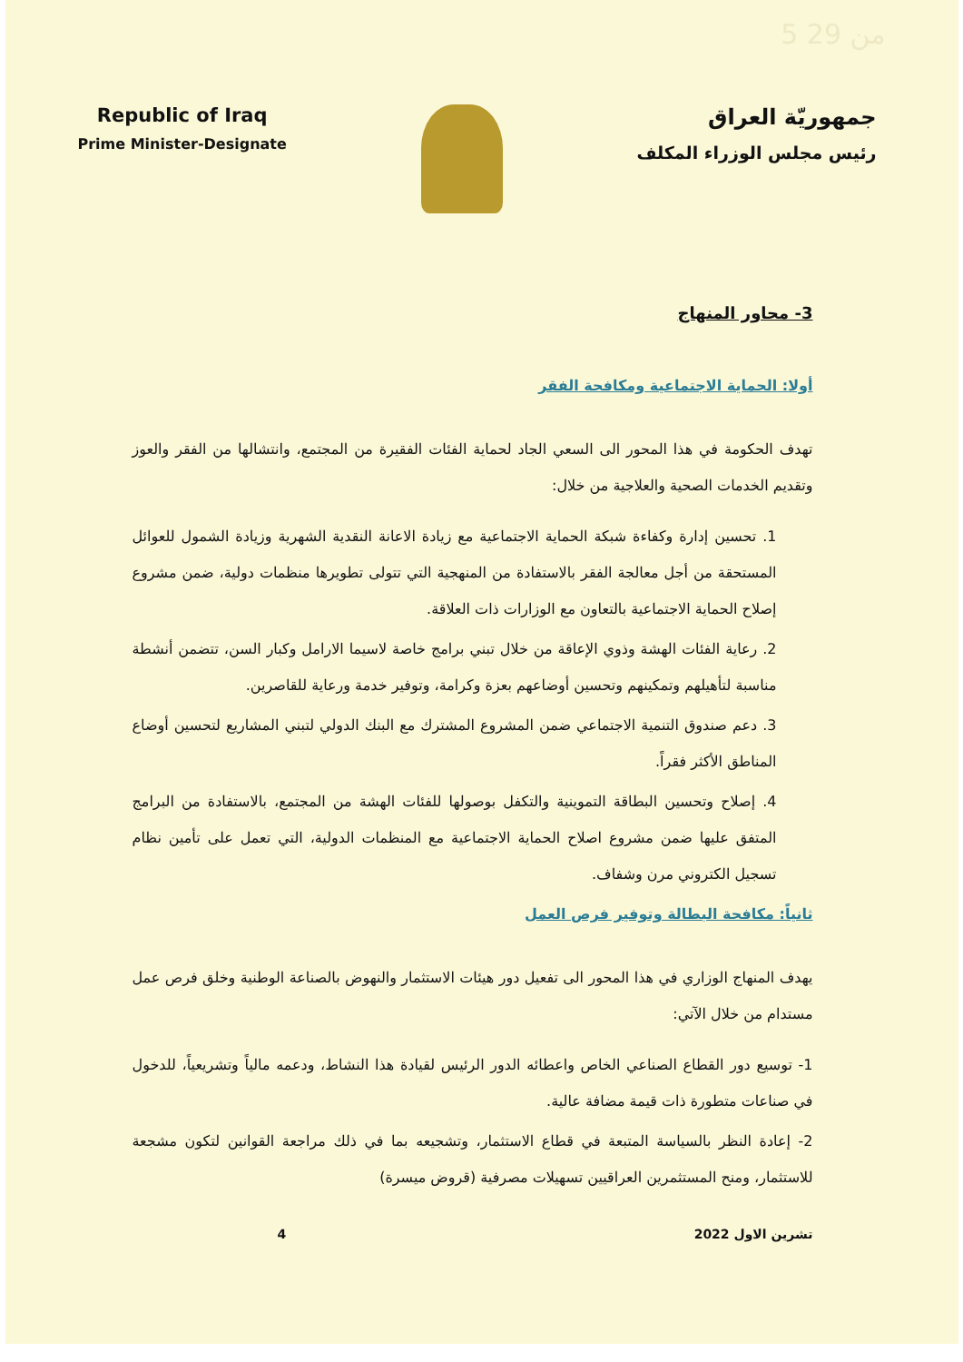5 من 29
Republic of Iraq
Prime Minister-Designate
جمهوريّة العراق
رئيس مجلس الوزراء المكلف
3- محاور المنهاج
أولا: الحماية الاجتماعية ومكافحة الفقر
تهدف الحكومة في هذا المحور الى السعي الجاد لحماية الفئات الفقيرة من المجتمع، وانتشالها من الفقر والعوز وتقديم الخدمات الصحية والعلاجية من خلال:
1. تحسين إدارة وكفاءة شبكة الحماية الاجتماعية مع زيادة الاعانة النقدية الشهرية وزيادة الشمول للعوائل المستحقة من أجل معالجة الفقر بالاستفادة من المنهجية التي تتولى تطويرها منظمات دولية، ضمن مشروع إصلاح الحماية الاجتماعية بالتعاون مع الوزارات ذات العلاقة.
2. رعاية الفئات الهشة وذوي الإعاقة من خلال تبني برامج خاصة لاسيما الارامل وكبار السن، تتضمن أنشطة مناسبة لتأهيلهم وتمكينهم وتحسين أوضاعهم بعزة وكرامة، وتوفير خدمة ورعاية للقاصرين.
3. دعم صندوق التنمية الاجتماعي ضمن المشروع المشترك مع البنك الدولي لتبني المشاريع لتحسين أوضاع المناطق الأكثر فقراً.
4. إصلاح وتحسين البطاقة التموينية والتكفل بوصولها للفئات الهشة من المجتمع، بالاستفادة من البرامج المتفق عليها ضمن مشروع اصلاح الحماية الاجتماعية مع المنظمات الدولية، التي تعمل على تأمين نظام تسجيل الكتروني مرن وشفاف.
ثانياً: مكافحة البطالة وتوفير فرص العمل
يهدف المنهاج الوزاري في هذا المحور الى تفعيل دور هيئات الاستثمار والنهوض بالصناعة الوطنية وخلق فرص عمل مستدام من خلال الآتي:
1- توسيع دور القطاع الصناعي الخاص واعطائه الدور الرئيس لقيادة هذا النشاط، ودعمه مالياً وتشريعياً، للدخول في صناعات متطورة ذات قيمة مضافة عالية.
2- إعادة النظر بالسياسة المتبعة في قطاع الاستثمار، وتشجيعه بما في ذلك مراجعة القوانين لتكون مشجعة للاستثمار، ومنح المستثمرين العراقيين تسهيلات مصرفية (قروض ميسرة)
تشرين الاول 2022 4